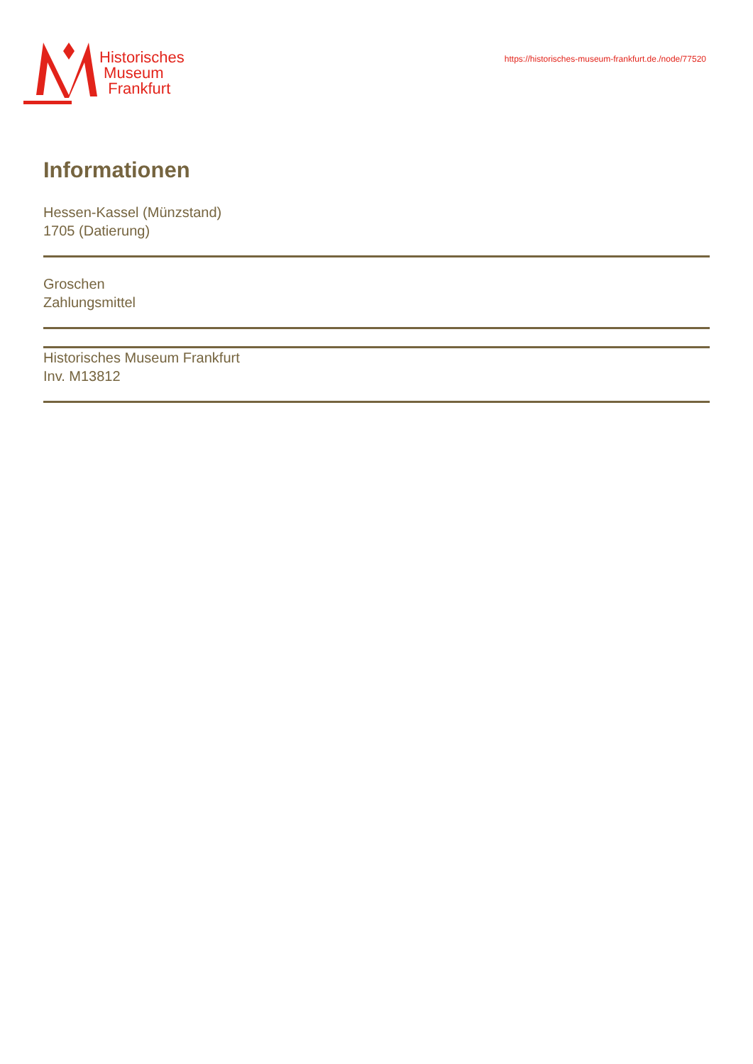Historisches
Museum
Frankfurt
https://historisches-museum-frankfurt.de./node/77520
Informationen
Hessen-Kassel (Münzstand)
1705 (Datierung)
Groschen
Zahlungsmittel
Historisches Museum Frankfurt
Inv. M13812